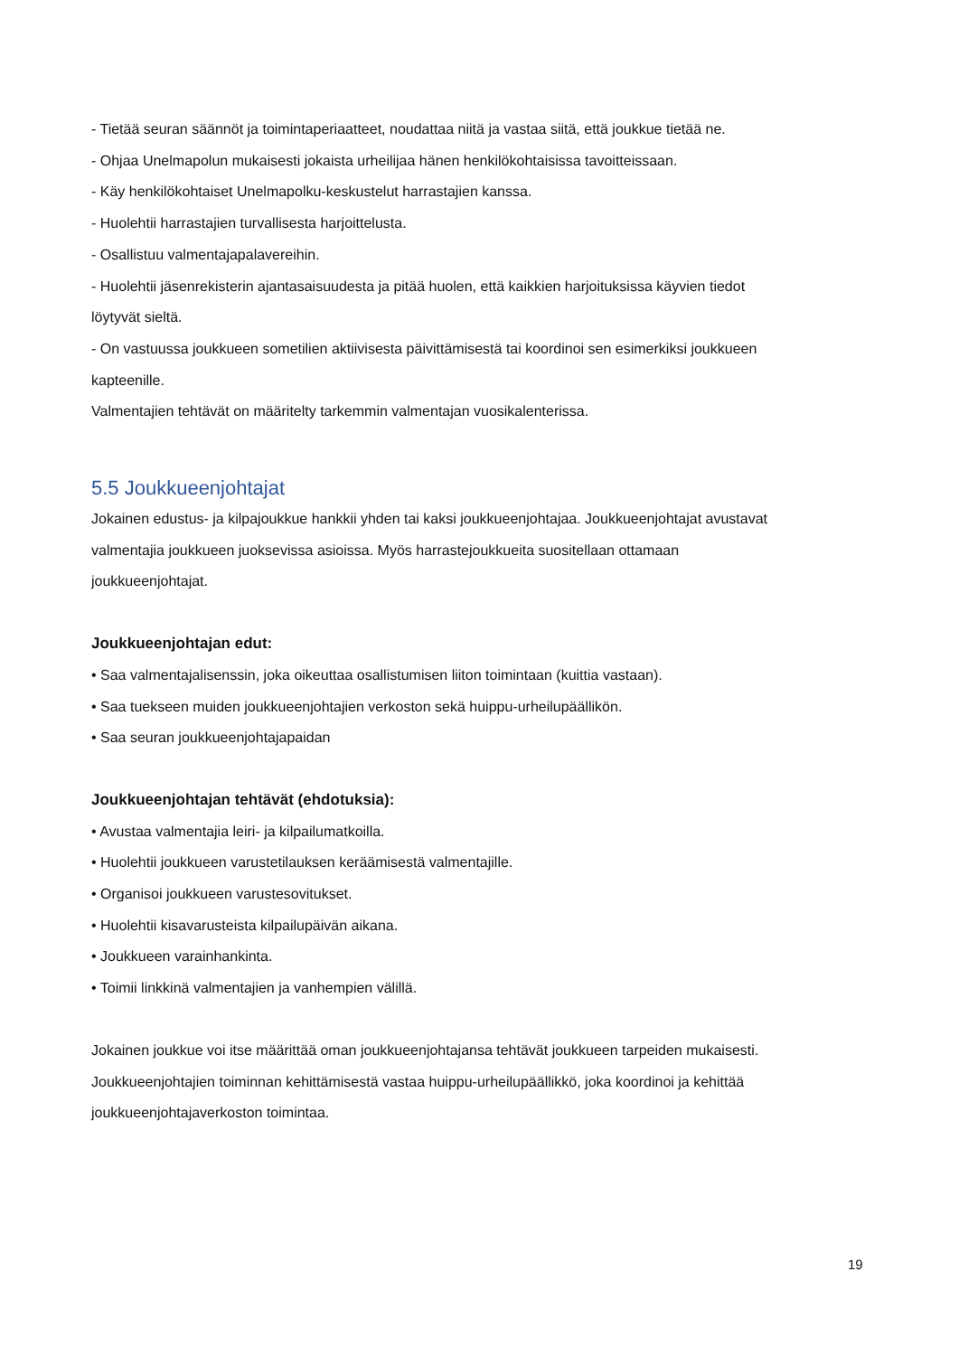- Tietää seuran säännöt ja toimintaperiaatteet, noudattaa niitä ja vastaa siitä, että joukkue tietää ne.
- Ohjaa Unelmapolun mukaisesti jokaista urheilijaa hänen henkilökohtaisissa tavoitteissaan.
- Käy henkilökohtaiset Unelmapolku-keskustelut harrastajien kanssa.
- Huolehtii harrastajien turvallisesta harjoittelusta.
- Osallistuu valmentajapalavereihin.
- Huolehtii jäsenrekisterin ajantasaisuudesta ja pitää huolen, että kaikkien harjoituksissa käyvien tiedot löytyvät sieltä.
- On vastuussa joukkueen sometilien aktiivisesta päivittämisestä tai koordinoi sen esimerkiksi joukkueen kapteenille.
Valmentajien tehtävät on määritelty tarkemmin valmentajan vuosikalenterissa.
5.5 Joukkueenjohtajat
Jokainen edustus- ja kilpajoukkue hankkii yhden tai kaksi joukkueenjohtajaa. Joukkueenjohtajat avustavat valmentajia joukkueen juoksevissa asioissa. Myös harrastejoukkueita suositellaan ottamaan joukkueenjohtajat.
Joukkueenjohtajan edut:
• Saa valmentajalisenssin, joka oikeuttaa osallistumisen liiton toimintaan (kuittia vastaan).
• Saa tuekseen muiden joukkueenjohtajien verkoston sekä huippu-urheilupäällikön.
• Saa seuran joukkueenjohtajapaidan
Joukkueenjohtajan tehtävät (ehdotuksia):
• Avustaa valmentajia leiri- ja kilpailumatkoilla.
• Huolehtii joukkueen varustetilauksen keräämisestä valmentajille.
• Organisoi joukkueen varustesovitukset.
• Huolehtii kisavarusteista kilpailupäivän aikana.
• Joukkueen varainhankinta.
• Toimii linkkinä valmentajien ja vanhempien välillä.
Jokainen joukkue voi itse määrittää oman joukkueenjohtajansa tehtävät joukkueen tarpeiden mukaisesti. Joukkueenjohtajien toiminnan kehittämisestä vastaa huippu-urheilupäällikkö, joka koordinoi ja kehittää joukkueenjohtajaverkoston toimintaa.
19